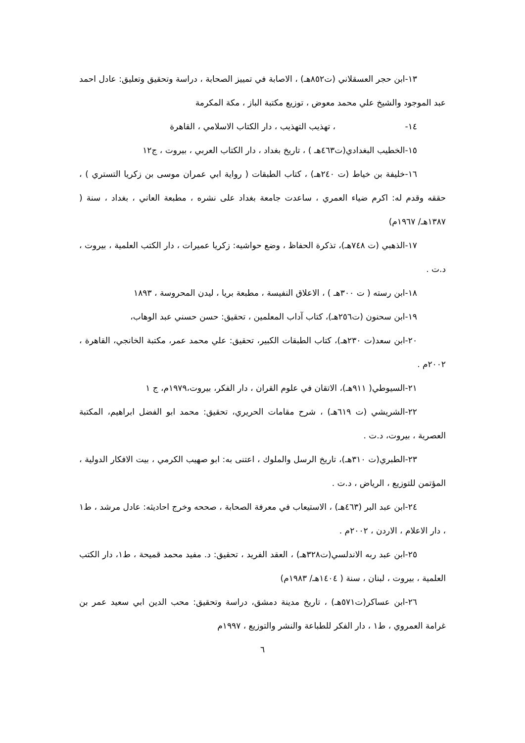١٣-ابن حجر العسقلاني (ت٨٥٢هـ) ، الاصابة في تمييز الصحابة ، دراسة وتحقيق وتعليق: عادل احمد عبد الموجود والشيخ علي محمد معوض ، توزيع مكتبة الباز ، مكة المكرمة
١٤- ، تهذيب التهذيب ، دار الكتاب الاسلامي ، القاهرة
١٥-الخطيب البغدادي(ت٤٦٣هـ ) ، تاريخ بغداد ، دار الكتاب العربي ، بيروت ، ج١٢
١٦-خليفة بن خياط (ت ٢٤٠هـ) ، كتاب الطبقات ( رواية ابي عمران موسى بن زكريا التستري ) ، حققه وقدم له: اكرم ضياء العمري ، ساعدت جامعة بغداد على نشره ، مطبعة العاني ، بغداد ، سنة ( ١٣٨٧هـ/ ١٩٦٧م)
١٧-الذهبي (ت ٧٤٨هـ)، تذكرة الحفاظ ، وضع حواشيه: زكريا عميرات ، دار الكتب العلمية ، بيروت ، د.ت .
١٨-ابن رسته ( ت ٣٠٠هـ ) ، الاعلاق النفيسة ، مطبعة بريا ، ليدن المحروسة ، ١٨٩٣
١٩-ابن سحنون (ت٢٥٦هـ)، كتاب آداب المعلمين ، تحقيق: حسن حسني عبد الوهاب،
٢٠-ابن سعد(ت ٢٣٠هـ)، كتاب الطبقات الكبير، تحقيق: علي محمد عمر، مكتبة الخانجي، القاهرة ، ٢٠٠٢م .
٢١-السيوطي( ٩١١هـ)، الاتقان في علوم القران ، دار الفكر، بيروت،١٩٧٩م، ج ١
٢٢-الشريشي (ت ٦١٩هـ) ، شرح مقامات الحريري، تحقيق: محمد ابو الفضل ابراهيم، المكتبة العصرية ، بيروت، د.ت .
٢٣-الطبري(ت ٣١٠هـ)، تاريخ الرسل والملوك ، اعتنى به: ابو صهيب الكرمي ، بيت الافكار الدولية ، المؤتمن للتوزيع ، الرياض ، د.ت .
٢٤-ابن عبد البر (٤٦٣هـ) ، الاستيعاب في معرفة الصحابة ، صححه وخرج احاديثه: عادل مرشد ، ط١ ، دار الاعلام ، الاردن ، ٢٠٠٢م .
٢٥-ابن عبد ربه الاندلسي(ت٣٢٨هـ) ، العقد الفريد ، تحقيق: د. مفيد محمد قميحة ، ط١، دار الكتب العلمية ، بيروت ، لبنان ، سنة ( ١٤٠٤هـ/ ١٩٨٣م)
٢٦-ابن عساكر(ت٥٧١هـ) ، تاريخ مدينة دمشق، دراسة وتحقيق: محب الدين ابي سعيد عمر بن غرامة العمروي ، ط١ ، دار الفكر للطباعة والنشر والتوزيع ، ١٩٩٧م
٦